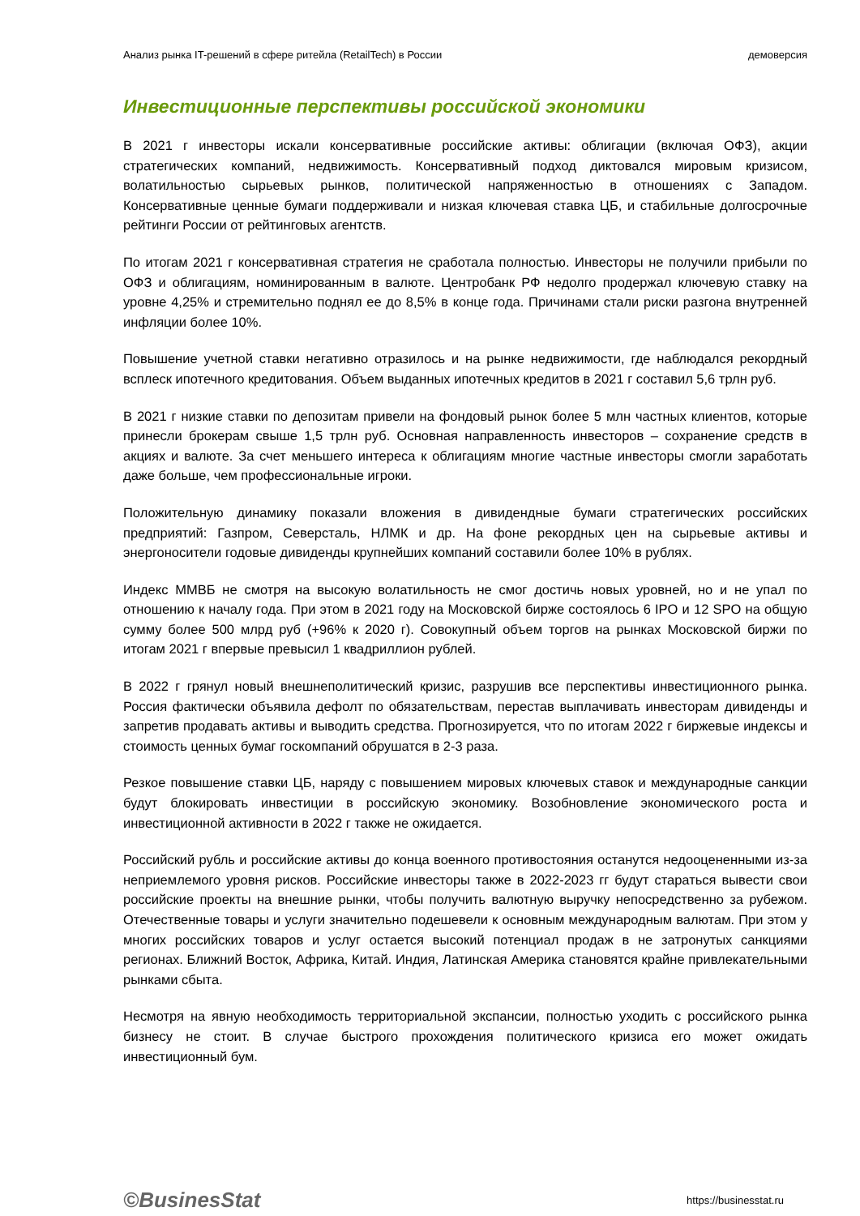Анализ рынка IT-решений в сфере ритейла (RetailTech) в России демоверсия
Инвестиционные перспективы российской экономики
В 2021 г инвесторы искали консервативные российские активы: облигации (включая ОФЗ), акции стратегических компаний, недвижимость. Консервативный подход диктовался мировым кризисом, волатильностью сырьевых рынков, политической напряженностью в отношениях с Западом. Консервативные ценные бумаги поддерживали и низкая ключевая ставка ЦБ, и стабильные долгосрочные рейтинги России от рейтинговых агентств.
По итогам 2021 г консервативная стратегия не сработала полностью. Инвесторы не получили прибыли по ОФЗ и облигациям, номинированным в валюте. Центробанк РФ недолго продержал ключевую ставку на уровне 4,25% и стремительно поднял ее до 8,5% в конце года. Причинами стали риски разгона внутренней инфляции более 10%.
Повышение учетной ставки негативно отразилось и на рынке недвижимости, где наблюдался рекордный всплеск ипотечного кредитования. Объем выданных ипотечных кредитов в 2021 г составил 5,6 трлн руб.
В 2021 г низкие ставки по депозитам привели на фондовый рынок более 5 млн частных клиентов, которые принесли брокерам свыше 1,5 трлн руб. Основная направленность инвесторов – сохранение средств в акциях и валюте. За счет меньшего интереса к облигациям многие частные инвесторы смогли заработать даже больше, чем профессиональные игроки.
Положительную динамику показали вложения в дивидендные бумаги стратегических российских предприятий: Газпром, Северсталь, НЛМК и др. На фоне рекордных цен на сырьевые активы и энергоносители годовые дивиденды крупнейших компаний составили более 10% в рублях.
Индекс ММВБ не смотря на высокую волатильность не смог достичь новых уровней, но и не упал по отношению к началу года. При этом в 2021 году на Московской бирже состоялось 6 IPO и 12 SPO на общую сумму более 500 млрд руб (+96% к 2020 г). Совокупный объем торгов на рынках Московской биржи по итогам 2021 г впервые превысил 1 квадриллион рублей.
В 2022 г грянул новый внешнеполитический кризис, разрушив все перспективы инвестиционного рынка. Россия фактически объявила дефолт по обязательствам, перестав выплачивать инвесторам дивиденды и запретив продавать активы и выводить средства. Прогнозируется, что по итогам 2022 г биржевые индексы и стоимость ценных бумаг госкомпаний обрушатся в 2-3 раза.
Резкое повышение ставки ЦБ, наряду с повышением мировых ключевых ставок и международные санкции будут блокировать инвестиции в российскую экономику. Возобновление экономического роста и инвестиционной активности в 2022 г также не ожидается.
Российский рубль и российские активы до конца военного противостояния останутся недооцененными из-за неприемлемого уровня рисков. Российские инвесторы также в 2022-2023 гг будут стараться вывести свои российские проекты на внешние рынки, чтобы получить валютную выручку непосредственно за рубежом. Отечественные товары и услуги значительно подешевели к основным международным валютам. При этом у многих российских товаров и услуг остается высокий потенциал продаж в не затронутых санкциями регионах. Ближний Восток, Африка, Китай. Индия, Латинская Америка становятся крайне привлекательными рынками сбыта.
Несмотря на явную необходимость территориальной экспансии, полностью уходить с российского рынка бизнесу не стоит. В случае быстрого прохождения политического кризиса его может ожидать инвестиционный бум.
©BusinesStat https://businesstat.ru